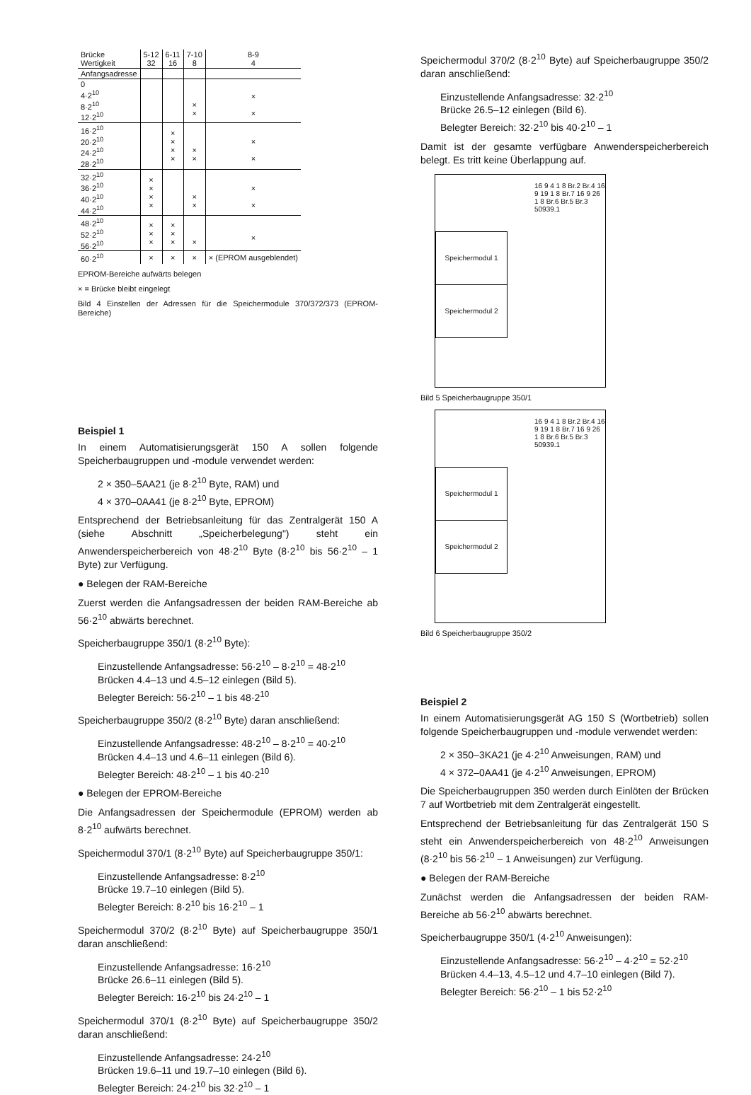| Brücke Wertigkeit | 5-12 32 | 6-11 16 | 7-10 8 | 8-9 4 |
| --- | --- | --- | --- | --- |
| Anfangsadresse | | | | |
| 0 4·2<sup>10</sup> 8·2<sup>10</sup> 12·2<sup>10</sup> | | | × × | × × |
| 16·2<sup>10</sup> 20·2<sup>10</sup> 24·2<sup>10</sup> 28·2<sup>10</sup> | | × × × × | × × | × × |
| 32·2<sup>10</sup> 36·2<sup>10</sup> 40·2<sup>10</sup> 44·2<sup>10</sup> | × × × × | | × × | × × |
| 48·2<sup>10</sup> 52·2<sup>10</sup> 56·2<sup>10</sup> | × × × | × × × | × | × |
| 60·2<sup>10</sup> | × | × | × | × (EPROM ausgeblendet) |
EPROM-Bereiche aufwärts belegen
× = Brücke bleibt eingelegt
Bild 4 Einstellen der Adressen für die Speichermodule 370/372/373 (EPROM-Bereiche)
Beispiel 1
In einem Automatisierungsgerät 150 A sollen folgende Speicherbaugruppen und -module verwendet werden:
2 × 350–5AA21 (je 8·2<sup>10</sup> Byte, RAM) und
4 × 370–0AA41 (je 8·2<sup>10</sup> Byte, EPROM)
Entsprechend der Betriebsanleitung für das Zentralgerät 150 A (siehe Abschnitt „Speicherbelegung") steht ein Anwenderspeicherbereich von 48·2<sup>10</sup> Byte (8·2<sup>10</sup> bis 56·2<sup>10</sup> – 1 Byte) zur Verfügung.
● Belegen der RAM-Bereiche
Zuerst werden die Anfangsadressen der beiden RAM-Bereiche ab 56·2<sup>10</sup> abwärts berechnet.
Speicherbaugruppe 350/1 (8·2<sup>10</sup> Byte):
Einzustellende Anfangsadresse: 56·2<sup>10</sup> – 8·2<sup>10</sup> = 48·2<sup>10</sup>
Brücken 4.4–13 und 4.5–12 einlegen (Bild 5).
Belegter Bereich: 56·2<sup>10</sup> – 1 bis 48·2<sup>10</sup>
Speicherbaugruppe 350/2 (8·2<sup>10</sup> Byte) daran anschließend:
Einzustellende Anfangsadresse: 48·2<sup>10</sup> – 8·2<sup>10</sup> = 40·2<sup>10</sup>
Brücken 4.4–13 und 4.6–11 einlegen (Bild 6).
Belegter Bereich: 48·2<sup>10</sup> – 1 bis 40·2<sup>10</sup>
● Belegen der EPROM-Bereiche
Die Anfangsadressen der Speichermodule (EPROM) werden ab 8·2<sup>10</sup> aufwärts berechnet.
Speichermodul 370/1 (8·2<sup>10</sup> Byte) auf Speicherbaugruppe 350/1:
Einzustellende Anfangsadresse: 8·2<sup>10</sup>
Brücke 19.7–10 einlegen (Bild 5).
Belegter Bereich: 8·2<sup>10</sup> bis 16·2<sup>10</sup> – 1
Speichermodul 370/2 (8·2<sup>10</sup> Byte) auf Speicherbaugruppe 350/1 daran anschließend:
Einzustellende Anfangsadresse: 16·2<sup>10</sup>
Brücke 26.6–11 einlegen (Bild 5).
Belegter Bereich: 16·2<sup>10</sup> bis 24·2<sup>10</sup> – 1
Speichermodul 370/1 (8·2<sup>10</sup> Byte) auf Speicherbaugruppe 350/2 daran anschließend:
Einzustellende Anfangsadresse: 24·2<sup>10</sup>
Brücken 19.6–11 und 19.7–10 einlegen (Bild 6).
Belegter Bereich: 24·2<sup>10</sup> bis 32·2<sup>10</sup> – 1
Speichermodul 370/2 (8·2<sup>10</sup> Byte) auf Speicherbaugruppe 350/2 daran anschließend:
Einzustellende Anfangsadresse: 32·2<sup>10</sup>
Brücke 26.5–12 einlegen (Bild 6).
Belegter Bereich: 32·2<sup>10</sup> bis 40·2<sup>10</sup> – 1
Damit ist der gesamte verfügbare Anwenderspeicherbereich belegt. Es tritt keine Überlappung auf.
Speichermodul 1
Speichermodul 2
16 9 4 1 8 Br.2 Br.4 16 9 19 1 8 Br.7 16 9 26 1 8 Br.6 Br.5 Br.3 50939.1
Bild 5 Speicherbaugruppe 350/1
Speichermodul 1
Speichermodul 2
16 9 4 1 8 Br.2 Br.4 16 9 19 1 8 Br.7 16 9 26 1 8 Br.6 Br.5 Br.3 50939.1
Bild 6 Speicherbaugruppe 350/2
Beispiel 2
In einem Automatisierungsgerät AG 150 S (Wortbetrieb) sollen folgende Speicherbaugruppen und -module verwendet werden:
2 × 350–3KA21 (je 4·2<sup>10</sup> Anweisungen, RAM) und
4 × 372–0AA41 (je 4·2<sup>10</sup> Anweisungen, EPROM)
Die Speicherbaugruppen 350 werden durch Einlöten der Brücken 7 auf Wortbetrieb mit dem Zentralgerät eingestellt.
Entsprechend der Betriebsanleitung für das Zentralgerät 150 S steht ein Anwenderspeicherbereich von 48·2<sup>10</sup> Anweisungen (8·2<sup>10</sup> bis 56·2<sup>10</sup> – 1 Anweisungen) zur Verfügung.
● Belegen der RAM-Bereiche
Zunächst werden die Anfangsadressen der beiden RAM-Bereiche ab 56·2<sup>10</sup> abwärts berechnet.
Speicherbaugruppe 350/1 (4·2<sup>10</sup> Anweisungen):
Einzustellende Anfangsadresse: 56·2<sup>10</sup> – 4·2<sup>10</sup> = 52·2<sup>10</sup>
Brücken 4.4–13, 4.5–12 und 4.7–10 einlegen (Bild 7).
Belegter Bereich: 56·2<sup>10</sup> – 1 bis 52·2<sup>10</sup>